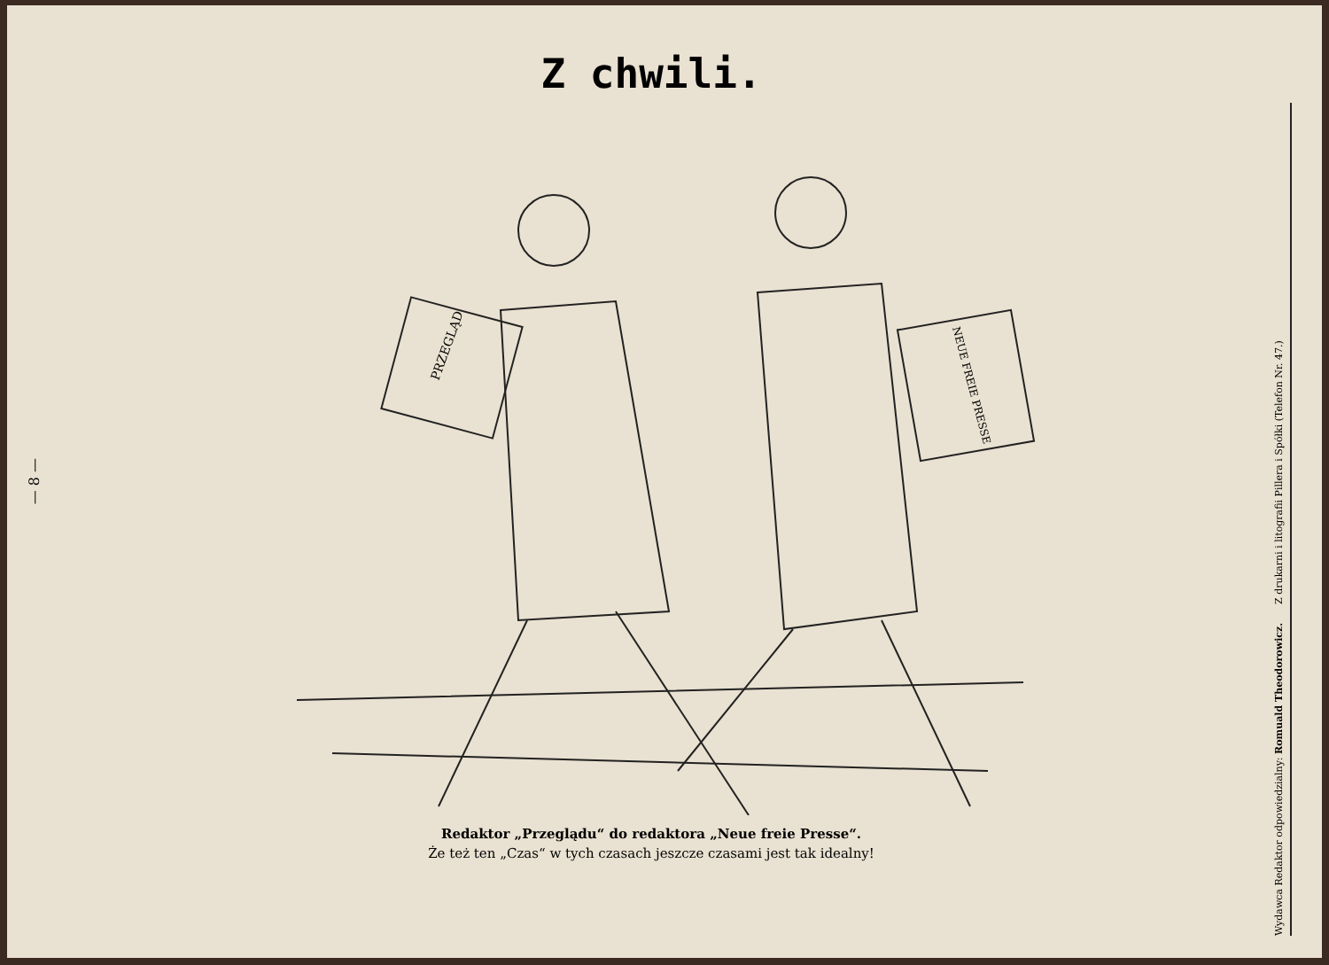— 8 —
Z chwili.
PRZEGLĄD
NEUE FREIE PRESSE
Redaktor „Przeglądu“ do redaktora „Neue freie Presse“.
Że też ten „Czas“ w tych czasach jeszcze czasami jest tak idealny!
Wydawca Redaktor odpowiedzialny: Romuald Theodorowicz. Z drukarni i litografii Pillera i Spółki (Telefon Nr. 47.)